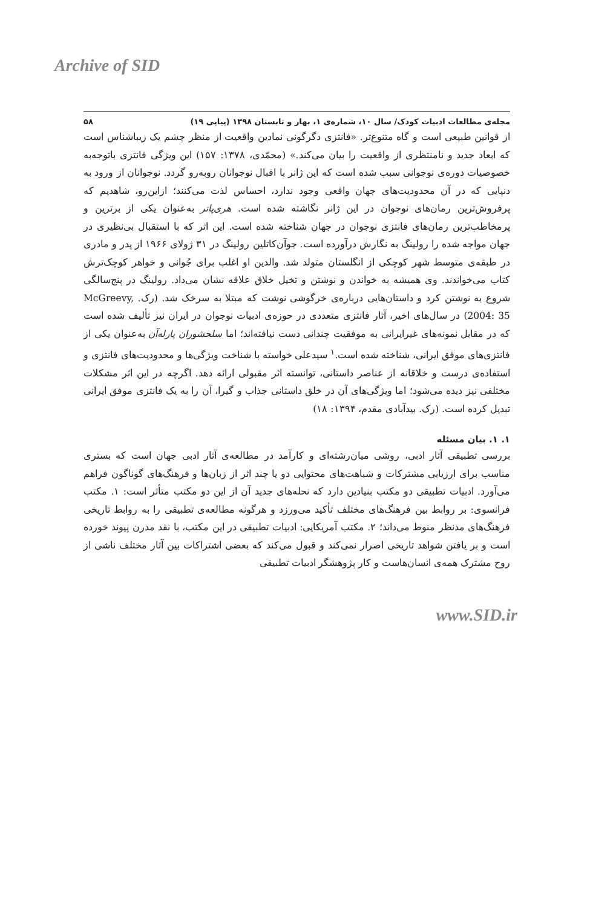Archive of SID
مجله‌ی مطالعات ادبیات کودک/ سال ۱۰، شماره‌ی ۱، بهار و تابستان ۱۳۹۸ (پیاپی ۱۹) ۵۸
از قوانین طبیعی است و گاه متنوع‌تر. «فانتزی دگرگونی نمادین واقعیت از منظر چشم یک زیباشناس است که ابعاد جدید و نامنتظری از واقعیت را بیان می‌کند.» (محمّدی، ۱۳۷۸: ۱۵۷) این ویژگی فانتزی باتوجه‌به خصوصیات دوره‌ی نوجوانی سبب شده است که این ژانر با اقبال نوجوانان روبه‌رو گردد. نوجوانان از ورود به دنیایی که در آن محدودیت‌های جهان واقعی وجود ندارد، احساس لذت می‌کنند؛ ازاین‌رو، شاهدیم که پرفروش‌ترین رمان‌های نوجوان در این ژانر نگاشته شده است. هری‌پاتر به‌عنوان یکی از برترین و پرمخاطب‌ترین رمان‌های فانتزی نوجوان در جهان شناخته شده است. این اثر که با استقبال بی‌نظیری در جهان مواجه شده را رولینگ به نگارش درآورده است. جوآن‌کاتلین رولینگ در ۳۱ ژولای ۱۹۶۶ از پدر و مادری در طبقه‌ی متوسط شهر کوچکی از انگلستان متولد شد. والدین او اغلب برای جُوانی و خواهر کوچک‌ترش کتاب می‌خواندند. وی همیشه به خواندن و نوشتن و تخیل خلاق علاقه نشان می‌داد. رولینگ در پنج‌سالگی شروع به نوشتن کرد و داستان‌هایی درباره‌ی خرگوشی نوشت که مبتلا به سرخک شد. (رک. McGreevy, 2004: 35) در سال‌های اخیر، آثار فانتزی متعددی در حوزه‌ی ادبیات نوجوان در ایران نیز تألیف شده است که در مقابل نمونه‌های غیرایرانی به موفقیت چندانی دست نیافته‌اند؛ اما سلحشوران پارله‌آن به‌عنوان یکی از فانتزی‌های موفق ایرانی، شناخته شده است.<sup>۱</sup> سیدعلی خواسته با شناخت ویژگی‌ها و محدودیت‌های فانتزی و استفاده‌ی درست و خلاقانه از عناصر داستانی، توانسته اثر مقبولی ارائه دهد. اگرچه در این اثر مشکلات مختلفی نیز دیده می‌شود؛ اما ویژگی‌های آن در خلق داستانی جذاب و گیرا، آن را به یک فانتزی موفق ایرانی تبدیل کرده است. (رک. بیدآبادی مقدم، ۱۳۹۴: ۱۸)
۱. ۱. بیان مسئله
بررسی تطبیقی آثار ادبی، روشی میان‌رشته‌ای و کارآمد در مطالعه‌ی آثار ادبی جهان است که بستری مناسب برای ارزیابی مشترکات و شباهت‌های محتوایی دو یا چند اثر از زبان‌ها و فرهنگ‌های گوناگون فراهم می‌آورد. ادبیات تطبیقی دو مکتب بنیادین دارد که نحله‌های جدید آن از این دو مکتب متأثر است: ۱. مکتب فرانسوی: بر روابط بین فرهنگ‌های مختلف تأکید می‌ورزد و هرگونه مطالعه‌ی تطبیقی را به روابط تاریخی فرهنگ‌های مدنظر منوط می‌داند؛ ۲. مکتب آمریکایی: ادبیات تطبیقی در این مکتب، با نقد مدرن پیوند خورده است و بر یافتن شواهد تاریخی اصرار نمی‌کند و قبول می‌کند که بعضی اشتراکات بین آثار مختلف ناشی از روح مشترک همه‌ی انسان‌هاست و کار پژوهشگر ادبیات تطبیقی
www.SID.ir